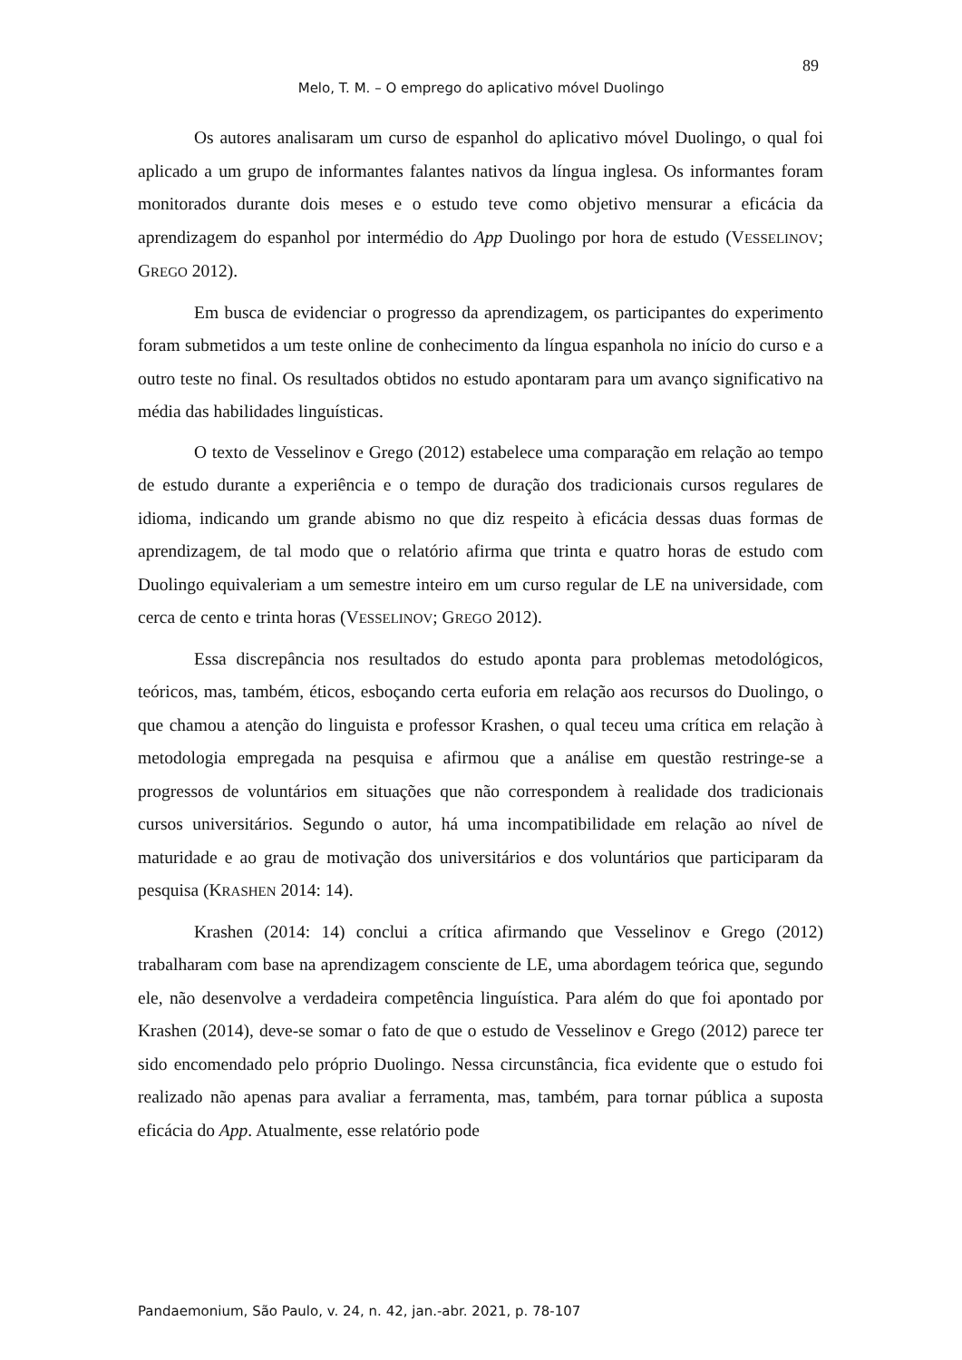89
Melo, T. M. – O emprego do aplicativo móvel Duolingo
Os autores analisaram um curso de espanhol do aplicativo móvel Duolingo, o qual foi aplicado a um grupo de informantes falantes nativos da língua inglesa. Os informantes foram monitorados durante dois meses e o estudo teve como objetivo mensurar a eficácia da aprendizagem do espanhol por intermédio do App Duolingo por hora de estudo (VESSELINOV; GREGO 2012).
Em busca de evidenciar o progresso da aprendizagem, os participantes do experimento foram submetidos a um teste online de conhecimento da língua espanhola no início do curso e a outro teste no final. Os resultados obtidos no estudo apontaram para um avanço significativo na média das habilidades linguísticas.
O texto de Vesselinov e Grego (2012) estabelece uma comparação em relação ao tempo de estudo durante a experiência e o tempo de duração dos tradicionais cursos regulares de idioma, indicando um grande abismo no que diz respeito à eficácia dessas duas formas de aprendizagem, de tal modo que o relatório afirma que trinta e quatro horas de estudo com Duolingo equivaleriam a um semestre inteiro em um curso regular de LE na universidade, com cerca de cento e trinta horas (VESSELINOV; GREGO 2012).
Essa discrepância nos resultados do estudo aponta para problemas metodológicos, teóricos, mas, também, éticos, esboçando certa euforia em relação aos recursos do Duolingo, o que chamou a atenção do linguista e professor Krashen, o qual teceu uma crítica em relação à metodologia empregada na pesquisa e afirmou que a análise em questão restringe-se a progressos de voluntários em situações que não correspondem à realidade dos tradicionais cursos universitários. Segundo o autor, há uma incompatibilidade em relação ao nível de maturidade e ao grau de motivação dos universitários e dos voluntários que participaram da pesquisa (KRASHEN 2014: 14).
Krashen (2014: 14) conclui a crítica afirmando que Vesselinov e Grego (2012) trabalharam com base na aprendizagem consciente de LE, uma abordagem teórica que, segundo ele, não desenvolve a verdadeira competência linguística. Para além do que foi apontado por Krashen (2014), deve-se somar o fato de que o estudo de Vesselinov e Grego (2012) parece ter sido encomendado pelo próprio Duolingo. Nessa circunstância, fica evidente que o estudo foi realizado não apenas para avaliar a ferramenta, mas, também, para tornar pública a suposta eficácia do App. Atualmente, esse relatório pode
Pandaemonium, São Paulo, v. 24, n. 42, jan.-abr. 2021, p. 78-107